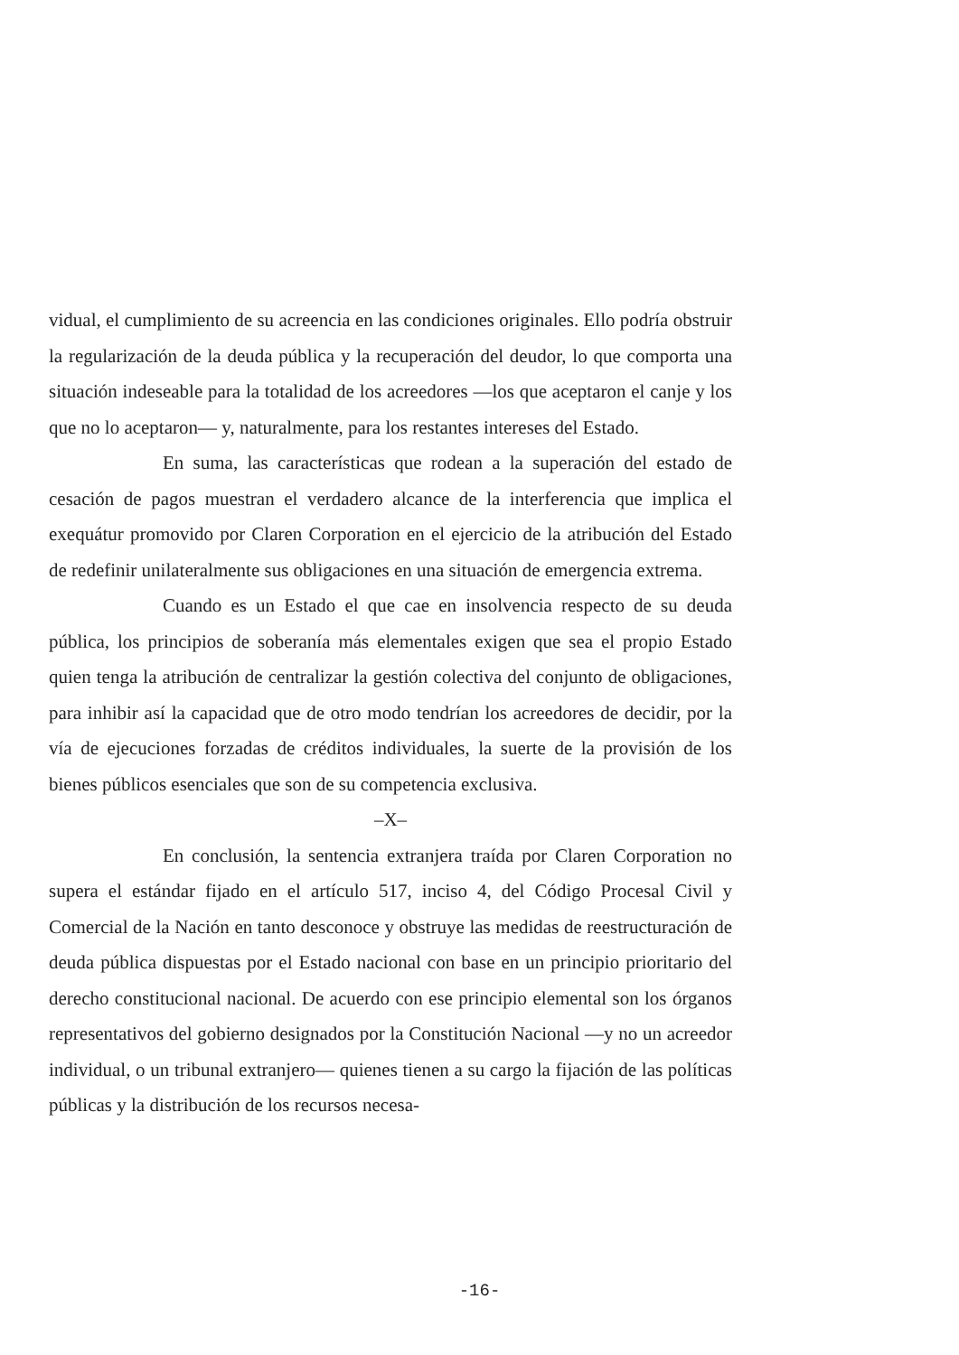vidual, el cumplimiento de su acreencia en las condiciones originales. Ello podría obstruir la regularización de la deuda pública y la recuperación del deudor, lo que comporta una situación indeseable para la totalidad de los acreedores —los que aceptaron el canje y los que no lo aceptaron— y, naturalmente, para los restantes intereses del Estado.
En suma, las características que rodean a la superación del estado de cesación de pagos muestran el verdadero alcance de la interferencia que implica el exequátur promovido por Claren Corporation en el ejercicio de la atribución del Estado de redefinir unilateralmente sus obligaciones en una situación de emergencia extrema.
Cuando es un Estado el que cae en insolvencia respecto de su deuda pública, los principios de soberanía más elementales exigen que sea el propio Estado quien tenga la atribución de centralizar la gestión colectiva del conjunto de obligaciones, para inhibir así la capacidad que de otro modo tendrían los acreedores de decidir, por la vía de ejecuciones forzadas de créditos individuales, la suerte de la provisión de los bienes públicos esenciales que son de su competencia exclusiva.
–X–
En conclusión, la sentencia extranjera traída por Claren Corporation no supera el estándar fijado en el artículo 517, inciso 4, del Código Procesal Civil y Comercial de la Nación en tanto desconoce y obstruye las medidas de reestructuración de deuda pública dispuestas por el Estado nacional con base en un principio prioritario del derecho constitucional nacional. De acuerdo con ese principio elemental son los órganos representativos del gobierno designados por la Constitución Nacional —y no un acreedor individual, o un tribunal extranjero— quienes tienen a su cargo la fijación de las políticas públicas y la distribución de los recursos necesa-
-16-